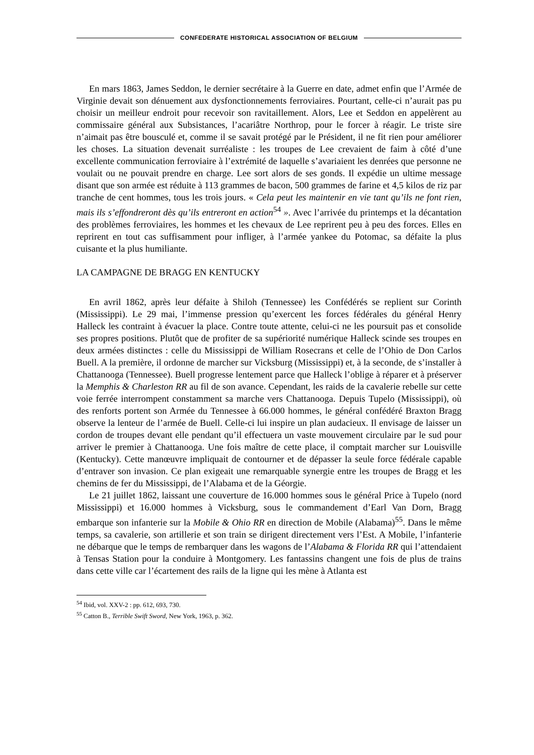CONFEDERATE HISTORICAL ASSOCIATION OF BELGIUM
En mars 1863, James Seddon, le dernier secrétaire à la Guerre en date, admet enfin que l’Armée de Virginie devait son dénuement aux dysfonctionnements ferroviaires. Pourtant, celle-ci n’aurait pas pu choisir un meilleur endroit pour recevoir son ravitaillement. Alors, Lee et Seddon en appelèrent au commissaire général aux Subsistances, l’acariâtre Northrop, pour le forcer à réagir. Le triste sire n’aimait pas être bousculé et, comme il se savait protégé par le Président, il ne fit rien pour améliorer les choses. La situation devenait surréaliste : les troupes de Lee crevaient de faim à côté d’une excellente communication ferroviaire à l’extrémité de laquelle s’avariaient les denrées que personne ne voulait ou ne pouvait prendre en charge. Lee sort alors de ses gonds. Il expédie un ultime message disant que son armée est réduite à 113 grammes de bacon, 500 grammes de farine et 4,5 kilos de riz par tranche de cent hommes, tous les trois jours. « Cela peut les maintenir en vie tant qu’ils ne font rien, mais ils s’effondreront dès qu’ils entreront en action<sup>54</sup> ». Avec l’arrivée du printemps et la décantation des problèmes ferroviaires, les hommes et les chevaux de Lee reprirent peu à peu des forces. Elles en reprirent en tout cas suffisamment pour infliger, à l’armée yankee du Potomac, sa défaite la plus cuisante et la plus humiliante.
LA CAMPAGNE DE BRAGG EN KENTUCKY
En avril 1862, après leur défaite à Shiloh (Tennessee) les Confédérés se replient sur Corinth (Mississippi). Le 29 mai, l’immense pression qu’exercent les forces fédérales du général Henry Halleck les contraint à évacuer la place. Contre toute attente, celui-ci ne les poursuit pas et consolide ses propres positions. Plutôt que de profiter de sa supériorité numérique Halleck scinde ses troupes en deux armées distinctes : celle du Mississippi de William Rosecrans et celle de l’Ohio de Don Carlos Buell. A la première, il ordonne de marcher sur Vicksburg (Mississippi) et, à la seconde, de s’installer à Chattanooga (Tennessee). Buell progresse lentement parce que Halleck l’oblige à réparer et à préserver la Memphis & Charleston RR au fil de son avance. Cependant, les raids de la cavalerie rebelle sur cette voie ferrée interrompent constamment sa marche vers Chattanooga. Depuis Tupelo (Mississippi), où des renforts portent son Armée du Tennessee à 66.000 hommes, le général confédéré Braxton Bragg observe la lenteur de l’armée de Buell. Celle-ci lui inspire un plan audacieux. Il envisage de laisser un cordon de troupes devant elle pendant qu’il effectuera un vaste mouvement circulaire par le sud pour arriver le premier à Chattanooga. Une fois maître de cette place, il comptait marcher sur Louisville (Kentucky). Cette manœuvre impliquait de contourner et de dépasser la seule force fédérale capable d’entraver son invasion. Ce plan exigeait une remarquable synergie entre les troupes de Bragg et les chemins de fer du Mississippi, de l’Alabama et de la Géorgie.
Le 21 juillet 1862, laissant une couverture de 16.000 hommes sous le général Price à Tupelo (nord Mississippi) et 16.000 hommes à Vicksburg, sous le commandement d’Earl Van Dorn, Bragg embarque son infanterie sur la Mobile & Ohio RR en direction de Mobile (Alabama)<sup>55</sup>. Dans le même temps, sa cavalerie, son artillerie et son train se dirigent directement vers l’Est. A Mobile, l’infanterie ne débarque que le temps de rembarquer dans les wagons de l’Alabama & Florida RR qui l’attendaient à Tensas Station pour la conduire à Montgomery. Les fantassins changent une fois de plus de trains dans cette ville car l’écartement des rails de la ligne qui les mène à Atlanta est
<sup>54</sup> Ibid, vol. XXV-2 : pp. 612, 693, 730.
<sup>55</sup> Catton B., Terrible Swift Sword, New York, 1963, p. 362.